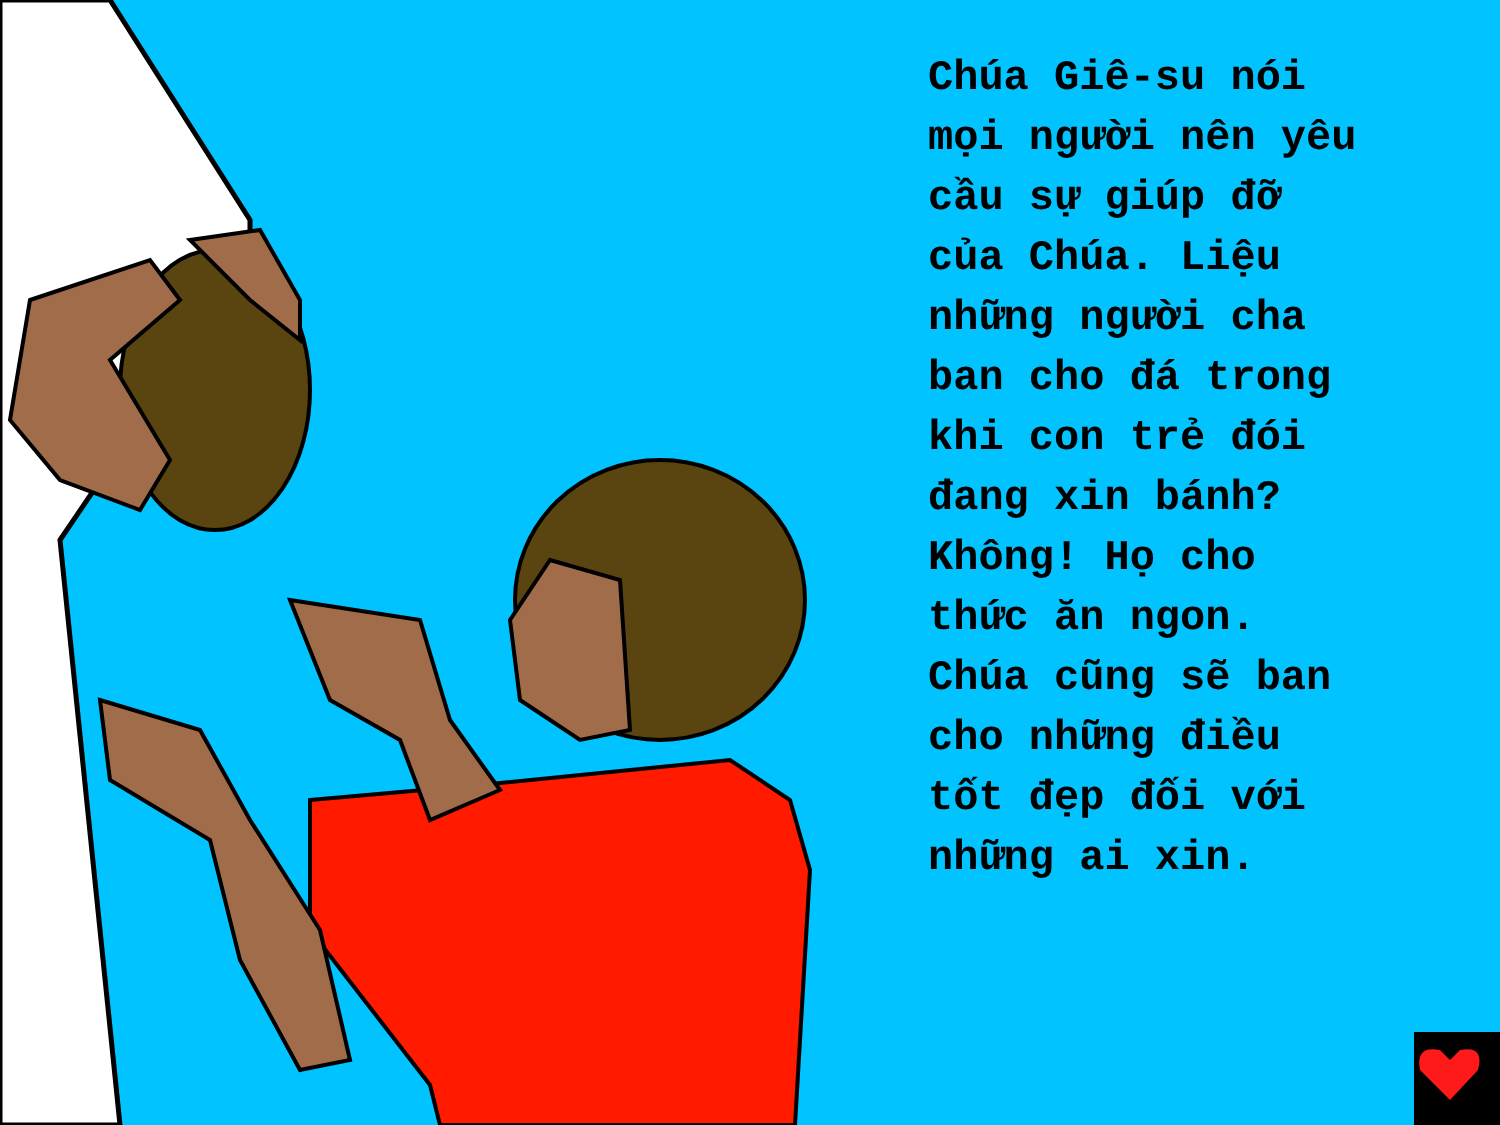Chúa Giê-su nói
mọi người nên yêu
cầu sự giúp đỡ
của Chúa. Liệu
những người cha
ban cho đá trong
khi con trẻ đói
đang xin bánh?
Không! Họ cho
thức ăn ngon.
Chúa cũng sẽ ban
cho những điều
tốt đẹp đối với
những ai xin.